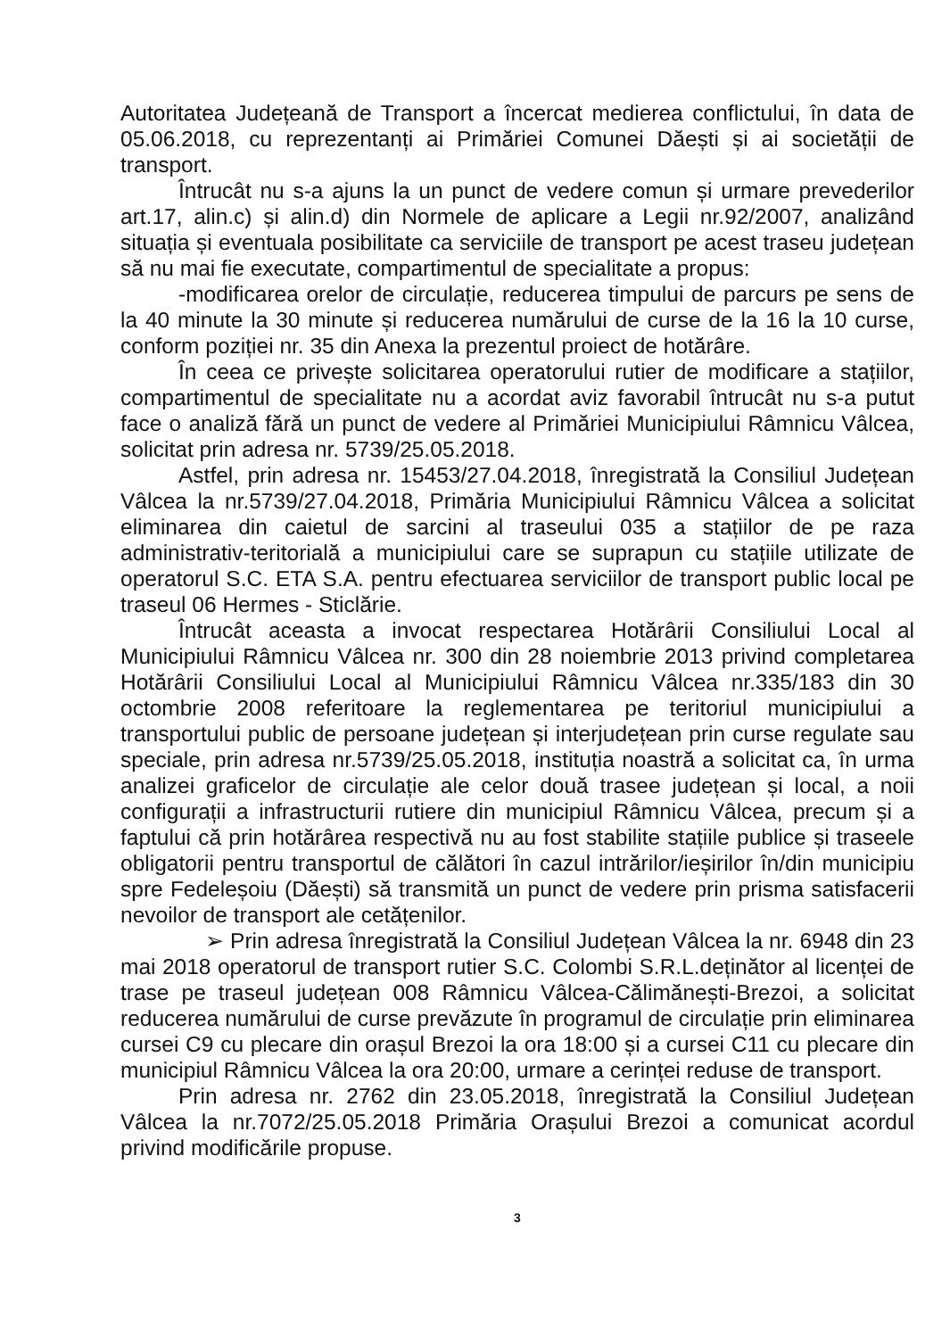Autoritatea Județeană de Transport a încercat medierea conflictului, în data de 05.06.2018, cu reprezentanți ai Primăriei Comunei Dăești și ai societății de transport.
Întrucât nu s-a ajuns la un punct de vedere comun și urmare prevederilor art.17, alin.c) și alin.d) din Normele de aplicare a Legii nr.92/2007, analizând situația și eventuala posibilitate ca serviciile de transport pe acest traseu județean să nu mai fie executate, compartimentul de specialitate a propus:
-modificarea orelor de circulație, reducerea timpului de parcurs pe sens de la 40 minute la 30 minute și reducerea numărului de curse de la 16 la 10 curse, conform poziției nr. 35 din Anexa la prezentul proiect de hotărâre.
În ceea ce privește solicitarea operatorului rutier de modificare a stațiilor, compartimentul de specialitate nu a acordat aviz favorabil întrucât nu s-a putut face o analiză fără un punct de vedere al Primăriei Municipiului Râmnicu Vâlcea, solicitat prin adresa nr. 5739/25.05.2018.
Astfel, prin adresa nr. 15453/27.04.2018, înregistrată la Consiliul Județean Vâlcea la nr.5739/27.04.2018, Primăria Municipiului Râmnicu Vâlcea a solicitat eliminarea din caietul de sarcini al traseului 035 a stațiilor de pe raza administrativ-teritorială a municipiului care se suprapun cu stațiile utilizate de operatorul S.C. ETA S.A. pentru efectuarea serviciilor de transport public local pe traseul 06 Hermes - Sticlărie.
Întrucât aceasta a invocat respectarea Hotărârii Consiliului Local al Municipiului Râmnicu Vâlcea nr. 300 din 28 noiembrie 2013 privind completarea Hotărârii Consiliului Local al Municipiului Râmnicu Vâlcea nr.335/183 din 30 octombrie 2008 referitoare la reglementarea pe teritoriul municipiului a transportului public de persoane județean și interjudețean prin curse regulate sau speciale, prin adresa nr.5739/25.05.2018, instituția noastră a solicitat ca, în urma analizei graficelor de circulație ale celor două trasee județean și local, a noii configurații a infrastructurii rutiere din municipiul Râmnicu Vâlcea, precum și a faptului că prin hotărârea respectivă nu au fost stabilite stațiile publice și traseele obligatorii pentru transportul de călători în cazul intrărilor/ieșirilor în/din municipiu spre Fedeleșoiu (Dăești) să transmită un punct de vedere prin prisma satisfacerii nevoilor de transport ale cetățenilor.
➢ Prin adresa înregistrată la Consiliul Județean Vâlcea la nr. 6948 din 23 mai 2018 operatorul de transport rutier S.C. Colombi S.R.L.deținător al licenței de trase pe traseul județean 008 Râmnicu Vâlcea-Călimănești-Brezoi, a solicitat reducerea numărului de curse prevăzute în programul de circulație prin eliminarea cursei C9 cu plecare din orașul Brezoi la ora 18:00 și a cursei C11 cu plecare din municipiul Râmnicu Vâlcea la ora 20:00, urmare a cerinței reduse de transport.
Prin adresa nr. 2762 din 23.05.2018, înregistrată la Consiliul Județean Vâlcea la nr.7072/25.05.2018 Primăria Orașului Brezoi a comunicat acordul privind modificările propuse.
3